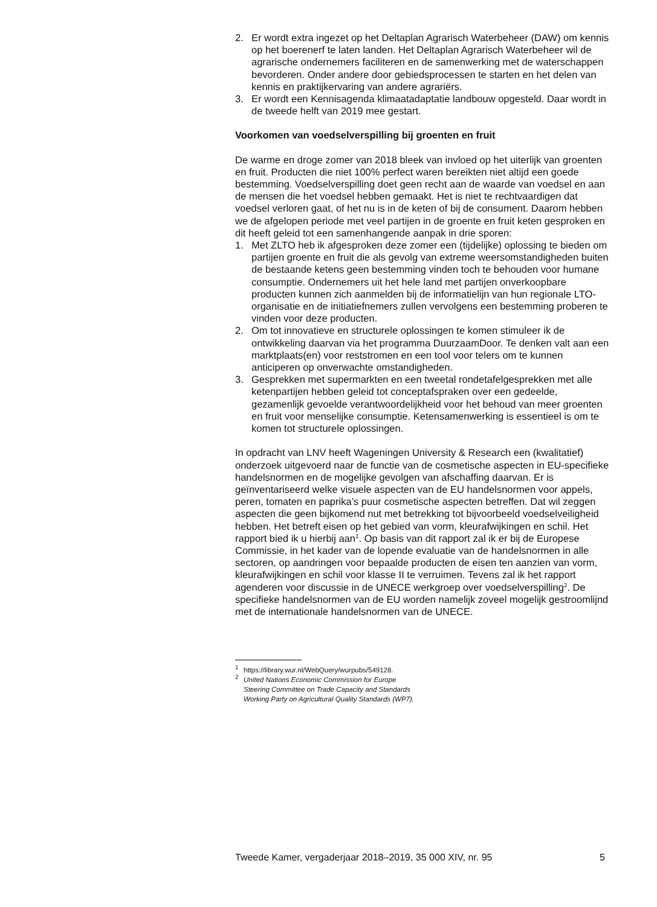2. Er wordt extra ingezet op het Deltaplan Agrarisch Waterbeheer (DAW) om kennis op het boerenerf te laten landen. Het Deltaplan Agrarisch Waterbeheer wil de agrarische ondernemers faciliteren en de samenwerking met de waterschappen bevorderen. Onder andere door gebiedsprocessen te starten en het delen van kennis en praktijkervaring van andere agrariërs.
3. Er wordt een Kennisagenda klimaatadaptatie landbouw opgesteld. Daar wordt in de tweede helft van 2019 mee gestart.
Voorkomen van voedselverspilling bij groenten en fruit
De warme en droge zomer van 2018 bleek van invloed op het uiterlijk van groenten en fruit. Producten die niet 100% perfect waren bereikten niet altijd een goede bestemming. Voedselverspilling doet geen recht aan de waarde van voedsel en aan de mensen die het voedsel hebben gemaakt. Het is niet te rechtvaardigen dat voedsel verloren gaat, of het nu is in de keten of bij de consument. Daarom hebben we de afgelopen periode met veel partijen in de groente en fruit keten gesproken en dit heeft geleid tot een samenhangende aanpak in drie sporen:
1. Met ZLTO heb ik afgesproken deze zomer een (tijdelijke) oplossing te bieden om partijen groente en fruit die als gevolg van extreme weersomstandigheden buiten de bestaande ketens geen bestemming vinden toch te behouden voor humane consumptie. Ondernemers uit het hele land met partijen onverkoopbare producten kunnen zich aanmelden bij de informatielijn van hun regionale LTO-organisatie en de initiatiefnemers zullen vervolgens een bestemming proberen te vinden voor deze producten.
2. Om tot innovatieve en structurele oplossingen te komen stimuleer ik de ontwikkeling daarvan via het programma DuurzaamDoor. Te denken valt aan een marktplaats(en) voor reststromen en een tool voor telers om te kunnen anticiperen op onverwachte omstandigheden.
3. Gesprekken met supermarkten en een tweetal rondetafelgesprekken met alle ketenpartijen hebben geleid tot conceptafspraken over een gedeelde, gezamenlijk gevoelde verantwoordelijkheid voor het behoud van meer groenten en fruit voor menselijke consumptie. Ketensamenwerking is essentieel is om te komen tot structurele oplossingen.
In opdracht van LNV heeft Wageningen University & Research een (kwalitatief) onderzoek uitgevoerd naar de functie van de cosmetische aspecten in EU-specifieke handelsnormen en de mogelijke gevolgen van afschaffing daarvan. Er is geïnventariseerd welke visuele aspecten van de EU handelsnormen voor appels, peren, tomaten en paprika’s puur cosmetische aspecten betreffen. Dat wil zeggen aspecten die geen bijkomend nut met betrekking tot bijvoorbeeld voedselveiligheid hebben. Het betreft eisen op het gebied van vorm, kleurafwijkingen en schil. Het rapport bied ik u hierbij aan<sup>1</sup>. Op basis van dit rapport zal ik er bij de Europese Commissie, in het kader van de lopende evaluatie van de handelsnormen in alle sectoren, op aandringen voor bepaalde producten de eisen ten aanzien van vorm, kleurafwijkingen en schil voor klasse II te verruimen. Tevens zal ik het rapport agenderen voor discussie in de UNECE werkgroep over voedselverspilling<sup>2</sup>. De specifieke handelsnormen van de EU worden namelijk zoveel mogelijk gestroomlijnd met de internationale handelsnormen van de UNECE.
<sup>1</sup> https://library.wur.nl/WebQuery/wurpubs/549128.
<sup>2</sup> United Nations Economic Commission for Europe
Steering Committee on Trade Capacity and Standards
Working Party on Agricultural Quality Standards (WP7).
Tweede Kamer, vergaderjaar 2018–2019, 35 000 XIV, nr. 95 5